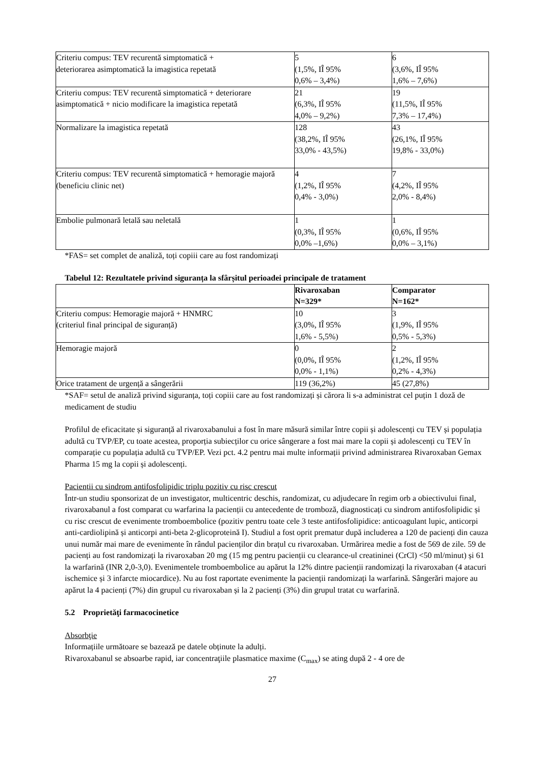| Criteriu compus: TEV recurentă simptomatică + deteriorarea asimptomatică la imagistica repetată | 5 (1,5%, IÎ 95% 0,6% – 3,4%) | 6 (3,6%, IÎ 95% 1,6% – 7,6%) |
| Criteriu compus: TEV recurentă simptomatică + deteriorare asimptomatică + nicio modificare la imagistica repetată | 21 (6,3%, IÎ 95% 4,0% – 9,2%) | 19 (11,5%, IÎ 95% 7,3% – 17,4%) |
| Normalizare la imagistica repetată | 128 (38,2%, IÎ 95% 33,0% - 43,5%) | 43 (26,1%, IÎ 95% 19,8% - 33,0%) |
| Criteriu compus: TEV recurentă simptomatică + hemoragie majoră (beneficiu clinic net) | 4 (1,2%, IÎ 95% 0,4% - 3,0%) | 7 (4,2%, IÎ 95% 2,0% - 8,4%) |
| Embolie pulmonară letală sau neletală | 1 (0,3%, IÎ 95% 0,0% –1,6%) | 1 (0,6%, IÎ 95% 0,0% – 3,1%) |
*FAS= set complet de analiză, toți copiii care au fost randomizați
Tabelul 12: Rezultatele privind siguranța la sfârșitul perioadei principale de tratament
| | Rivaroxaban N=329* | Comparator N=162* |
| --- | --- | --- |
| Criteriu compus: Hemoragie majoră + HNMRC (criteriul final principal de siguranță) | 10 (3,0%, IÎ 95% 1,6% - 5,5%) | 3 (1,9%, IÎ 95% 0,5% - 5,3%) |
| Hemoragie majoră | 0 (0,0%, IÎ 95% 0,0% - 1,1%) | 2 (1,2%, IÎ 95% 0,2% - 4,3%) |
| Orice tratament de urgență a sângerării | 119 (36,2%) | 45 (27,8%) |
*SAF= setul de analiză privind siguranța, toți copiii care au fost randomizați și cărora li s-a administrat cel puțin 1 doză de medicament de studiu
Profilul de eficacitate și siguranță al rivaroxabanului a fost în mare măsură similar între copii și adolescenți cu TEV și populația adultă cu TVP/EP, cu toate acestea, proporția subiecților cu orice sângerare a fost mai mare la copii și adolescenți cu TEV în comparație cu populația adultă cu TVP/EP. Vezi pct. 4.2 pentru mai multe informații privind administrarea Rivaroxaban Gemax Pharma 15 mg la copii și adolescenți.
Pacienții cu sindrom antifosfolipidic triplu pozitiv cu risc crescut
Într-un studiu sponsorizat de un investigator, multicentric deschis, randomizat, cu adjudecare în regim orb a obiectivului final, rivaroxabanul a fost comparat cu warfarina la pacienții cu antecedente de tromboză, diagnosticați cu sindrom antifosfolipidic și cu risc crescut de evenimente tromboembolice (pozitiv pentru toate cele 3 teste antifosfolipidice: anticoagulant lupic, anticorpi anti-cardiolipină și anticorpi anti-beta 2-glicoproteină I). Studiul a fost oprit prematur după includerea a 120 de pacienți din cauza unui număr mai mare de evenimente în rândul pacienților din brațul cu rivaroxaban. Urmărirea medie a fost de 569 de zile. 59 de pacienți au fost randomizați la rivaroxaban 20 mg (15 mg pentru pacienții cu clearance-ul creatininei (CrCl) <50 ml/minut) și 61 la warfarină (INR 2,0-3,0). Evenimentele tromboembolice au apărut la 12% dintre pacienții randomizați la rivaroxaban (4 atacuri ischemice și 3 infarcte miocardice). Nu au fost raportate evenimente la pacienții randomizați la warfarină. Sângerări majore au apărut la 4 pacienți (7%) din grupul cu rivaroxaban și la 2 pacienți (3%) din grupul tratat cu warfarină.
5.2 Proprietăţi farmacocinetice
Absorbţie
Informațiile următoare se bazează pe datele obținute la adulți.
Rivaroxabanul se absoarbe rapid, iar concentraţiile plasmatice maxime (C<sub>max</sub>) se ating după 2 - 4 ore de
27